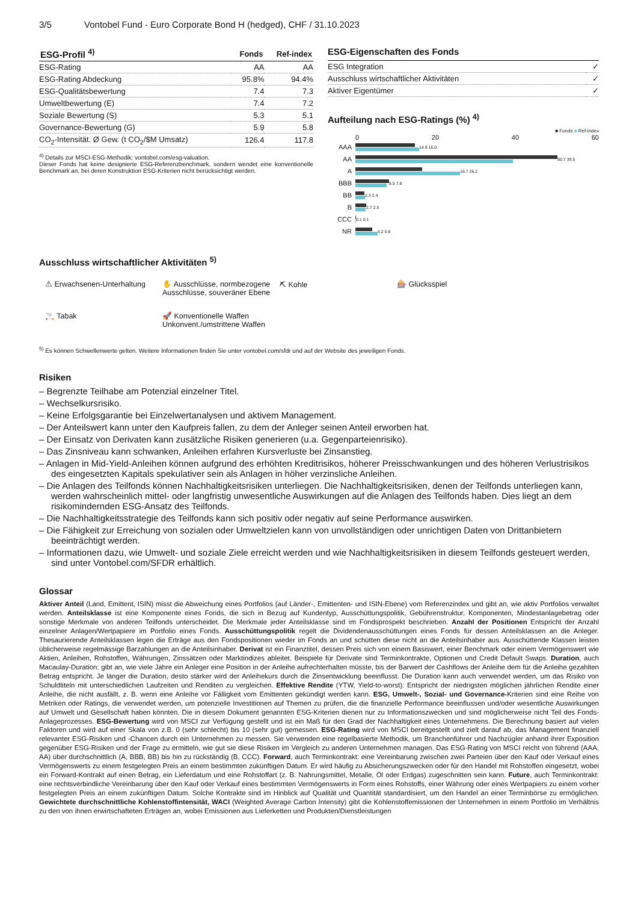3/5 Vontobel Fund - Euro Corporate Bond H (hedged), CHF / 31.10.2023
| ESG-Profil <sup>4)</sup> | Fonds | Ref-index |
| --- | --- | --- |
| ESG-Rating | AA | AA |
| ESG-Rating Abdeckung | 95.8% | 94.4% |
| ESG-Qualitätsbewertung | 7.4 | 7.3 |
| Umweltbewertung (E) | 7.4 | 7.2 |
| Soziale Bewertung (S) | 5.3 | 5.1 |
| Governance-Bewertung (G) | 5.9 | 5.8 |
| CO<sub>2</sub>-Intensität. Ø Gew. (t CO<sub>2</sub>/$M Umsatz) | 126.4 | 117.8 |
<sup>4)</sup> Details zur MSCI-ESG-Methodik: vontobel.com/esg-valuation.
Dieser Fonds hat keine designierte ESG-Referenzbenchmark, sondern wendet eine konventionelle Benchmark an, bei deren Konstruktion ESG-Kriterien nicht berücksichtigt werden.
ESG-Eigenschaften des Fonds
| ESG Integration | ✓ |
| Ausschluss wirtschaftlicher Aktivitäten | ✓ |
| Aktiver Eigentümer | ✓ |
Aufteilung nach ESG-Ratings (%) <sup>4)</sup>
■ Fonds ■ Ref-index
0 20 40 60
AAA
14.9 16.0
AA
50.7 39.5
A
16.7 26.2
BBB
8.5 7.8
BB
2.3 2.4
B
2.7 2.5
CCC
0.1 0.1
NR
4.2 5.6
Ausschluss wirtschaftlicher Aktivitäten <sup>5)</sup>
⚠ Erwachsenen-Unterhaltung
✋ Ausschlüsse, normbezogene
Ausschlüsse, souveräner Ebene
⛏ Kohle
🎰 Glücksspiel
🚬 Tabak
🚀 Konventionelle Waffen
Unkonvent./umstrittene Waffen
<sup>5)</sup> Es können Schwellenwerte gelten. Weitere Informationen finden Sie unter vontobel.com/sfdr und auf der Website des jeweiligen Fonds.
Risiken
– Begrenzte Teilhabe am Potenzial einzelner Titel.
– Wechselkursrisiko.
– Keine Erfolgsgarantie bei Einzelwertanalysen und aktivem Management.
– Der Anteilswert kann unter den Kaufpreis fallen, zu dem der Anleger seinen Anteil erworben hat.
– Der Einsatz von Derivaten kann zusätzliche Risiken generieren (u.a. Gegenparteienrisiko).
– Das Zinsniveau kann schwanken, Anleihen erfahren Kursverluste bei Zinsanstieg.
– Anlagen in Mid-Yield-Anleihen können aufgrund des erhöhten Kreditrisikos, höherer Preisschwankungen und des höheren Verlustrisikos des eingesetzten Kapitals spekulativer sein als Anlagen in höher verzinsliche Anleihen.
– Die Anlagen des Teilfonds können Nachhaltigkeitsrisiken unterliegen. Die Nachhaltigkeitsrisiken, denen der Teilfonds unterliegen kann, werden wahrscheinlich mittel- oder langfristig unwesentliche Auswirkungen auf die Anlagen des Teilfonds haben. Dies liegt an dem risikomindernden ESG-Ansatz des Teilfonds.
– Die Nachhaltigkeitsstrategie des Teilfonds kann sich positiv oder negativ auf seine Performance auswirken.
– Die Fähigkeit zur Erreichung von sozialen oder Umweltzielen kann von unvollständigen oder unrichtigen Daten von Drittanbietern beeinträchtigt werden.
– Informationen dazu, wie Umwelt- und soziale Ziele erreicht werden und wie Nachhaltigkeitsrisiken in diesem Teilfonds gesteuert werden, sind unter Vontobel.com/SFDR erhältlich.
Glossar
Aktiver Anteil (Land, Emittent, ISIN) misst die Abweichung eines Portfolios (auf Länder-, Emittenten- und ISIN-Ebene) vom Referenzindex und gibt an, wie aktiv Portfolios verwaltet werden. Anteilsklasse ist eine Komponente eines Fonds, die sich in Bezug auf Kundentyp, Ausschüttungspolitik, Gebührenstruktur, Komponenten, Mindestanlagebetrag oder sonstige Merkmale von anderen Teilfonds unterscheidet. Die Merkmale jeder Anteilsklasse sind im Fondsprospekt beschrieben. Anzahl der Positionen Entspricht der Anzahl einzelner Anlagen/Wertpapiere im Portfolio eines Fonds. Ausschüttungspolitik regelt die Dividendenausschüttungen eines Fonds für dessen Anteilsklassen an die Anleger. Thesaurierende Anteilsklassen legen die Erträge aus den Fondspositionen wieder im Fonds an und schütten diese nicht an die Anteilsinhaber aus. Ausschüttende Klassen leisten üblicherweise regelmässige Barzahlungen an die Anteilsinhaber. Derivat ist ein Finanztitel, dessen Preis sich von einem Basiswert, einer Benchmark oder einem Vermögenswert wie Aktien, Anleihen, Rohstoffen, Währungen, Zinssätzen oder Marktindizes ableitet. Beispiele für Derivate sind Terminkontrakte, Optionen und Credit Default Swaps. Duration, auch Macaulay-Duration: gibt an, wie viele Jahre ein Anleger eine Position in der Anleihe aufrechterhalten müsste, bis der Barwert der Cashflows der Anleihe dem für die Anleihe gezahlten Betrag entspricht. Je länger die Duration, desto stärker wird der Anleihekurs durch die Zinsentwicklung beeinflusst. Die Duration kann auch verwendet werden, um das Risiko von Schuldtiteln mit unterschiedlichen Laufzeiten und Renditen zu vergleichen. Effektive Rendite (YTW, Yield-to-worst): Entspricht der niedrigsten möglichen jährlichen Rendite einer Anleihe, die nicht ausfällt, z. B. wenn eine Anleihe vor Fälligkeit vom Emittenten gekündigt werden kann. ESG, Umwelt-, Sozial- und Governance-Kriterien sind eine Reihe von Metriken oder Ratings, die verwendet werden, um potenzielle Investitionen auf Themen zu prüfen, die die finanzielle Performance beeinflussen und/oder wesentliche Auswirkungen auf Umwelt und Gesellschaft haben könnten. Die in diesem Dokument genannten ESG-Kriterien dienen nur zu Informationszwecken und sind möglicherweise nicht Teil des Fonds-Anlageprozesses. ESG-Bewertung wird von MSCI zur Verfügung gestellt und ist ein Maß für den Grad der Nachhaltigkeit eines Unternehmens. Die Berechnung basiert auf vielen Faktoren und wird auf einer Skala von z.B. 0 (sehr schlecht) bis 10 (sehr gut) gemessen. ESG-Rating wird von MSCI bereitgestellt und zielt darauf ab, das Management finanziell relevanter ESG-Risiken und -Chancen durch ein Unternehmen zu messen. Sie verwenden eine regelbasierte Methodik, um Branchenführer und Nachzügler anhand ihrer Exposition gegenüber ESG-Risiken und der Frage zu ermitteln, wie gut sie diese Risiken im Vergleich zu anderen Unternehmen managen. Das ESG-Rating von MSCI reicht von führend (AAA, AA) über durchschnittlich (A, BBB, BB) bis hin zu rückständig (B, CCC). Forward, auch Terminkontrakt: eine Vereinbarung zwischen zwei Parteien über den Kauf oder Verkauf eines Vermögenswerts zu einem festgelegten Preis an einem bestimmten zukünftigen Datum. Er wird häufig zu Absicherungszwecken oder für den Handel mit Rohstoffen eingesetzt, wobei ein Forward-Kontrakt auf einen Betrag, ein Lieferdatum und eine Rohstoffart (z. B. Nahrungsmittel, Metalle, Öl oder Erdgas) zugeschnitten sein kann. Future, auch Terminkontrakt: eine rechtsverbindliche Vereinbarung über den Kauf oder Verkauf eines bestimmten Vermögenswerts in Form eines Rohstoffs, einer Währung oder eines Wertpapiers zu einem vorher festgelegten Preis an einem zukünftigen Datum. Solche Kontrakte sind im Hinblick auf Qualität und Quantität standardisiert, um den Handel an einer Terminbörse zu ermöglichen. Gewichtete durchschnittliche Kohlenstoffintensität, WACI (Weighted Average Carbon Intensity) gibt die Kohlenstoffemissionen der Unternehmen in einem Portfolio im Verhältnis zu den von ihnen erwirtschafteten Erträgen an, wobei Emissionen aus Lieferketten und Produkten/Dienstleistungen